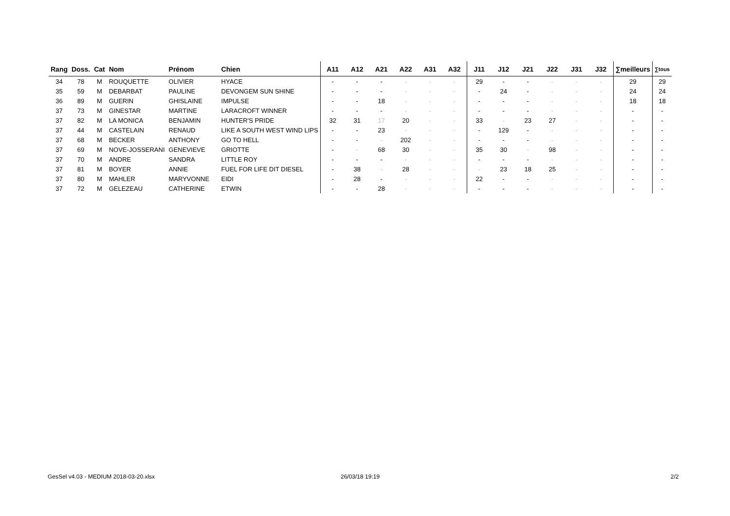| Rang | Doss. | Cat | Nom | Prénom | Chien | A11 | A12 | A21 | A22 | A31 | A32 | J11 | J12 | J21 | J22 | J31 | J32 | ∑meilleurs | ∑tous |
| --- | --- | --- | --- | --- | --- | --- | --- | --- | --- | --- | --- | --- | --- | --- | --- | --- | --- | --- | --- |
| 34 | 78 | M | ROUQUETTE | OLIVIER | HYACE | - | - | - | - | - | - | 29 | - | - | - | - | - | 29 | 29 |
| 35 | 59 | M | DEBARBAT | PAULINE | DEVONGEM SUN SHINE | - | - | - | - | - | - | - | 24 | - | - | - | - | 24 | 24 |
| 36 | 89 | M | GUERIN | GHISLAINE | IMPULSE | - | - | 18 | - | - | - | - | - | - | - | - | - | 18 | 18 |
| 37 | 73 | M | GINESTAR | MARTINE | LARACROFT WINNER | - | - | - | - | - | - | - | - | - | - | - | - | - | - |
| 37 | 82 | M | LA MONICA | BENJAMIN | HUNTER'S PRIDE | 32 | 31 | 17 | 20 | - | - | 33 | - | 23 | 27 | - | - | - | - |
| 37 | 44 | M | CASTELAIN | RENAUD | LIKE A SOUTH WEST WIND LIPS | - | - | 23 | - | - | - | - | 129 | - | - | - | - | - | - |
| 37 | 68 | M | BECKER | ANTHONY | GO TO HELL | - | - | - | 202 | - | - | - | - | - | - | - | - | - | - |
| 37 | 69 | M | NOVE-JOSSERANI | GENEVIEVE | GRIOTTE | - | - | 68 | 30 | - | - | 35 | 30 | - | 98 | - | - | - | - |
| 37 | 70 | M | ANDRE | SANDRA | LITTLE ROY | - | - | - | - | - | - | - | - | - | - | - | - | - | - |
| 37 | 81 | M | BOYER | ANNIE | FUEL FOR LIFE DIT DIESEL | - | 38 | - | 28 | - | - | - | 23 | 18 | 25 | - | - | - | - |
| 37 | 80 | M | MAHLER | MARYVONNE | EIDI | - | 28 | - | - | - | - | 22 | - | - | - | - | - | - | - |
| 37 | 72 | M | GELEZEAU | CATHERINE | ETWIN | - | - | 28 | - | - | - | - | - | - | - | - | - | - | - |
GesSel v4.03 - MEDIUM 2018-03-20.xlsx
26/03/18 19:19 2/2